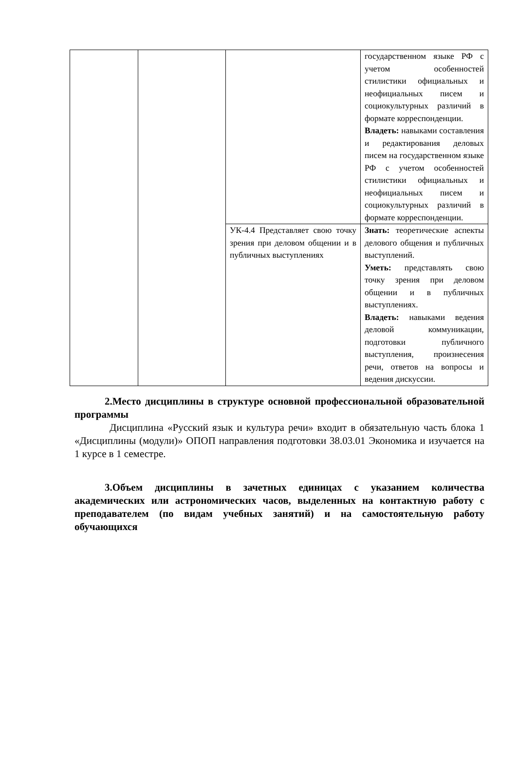| | | | государственном языке РФ с учетом особенностей стилистики официальных и неофициальных писем и социокультурных различий в формате корреспонденции. Владеть: навыками составления и редактирования деловых писем на государственном языке РФ с учетом особенностей стилистики официальных и неофициальных писем и социокультурных различий в формате корреспонденции. |
| | | УК-4.4 Представляет свою точку зрения при деловом общении и в публичных выступлениях | Знать: теоретические аспекты делового общения и публичных выступлений. Уметь: представлять свою точку зрения при деловом общении и в публичных выступлениях. Владеть: навыками ведения деловой коммуникации, подготовки публичного выступления, произнесения речи, ответов на вопросы и ведения дискуссии. |
2.Место дисциплины в структуре основной профессиональной образовательной программы
Дисциплина «Русский язык и культура речи» входит в обязательную часть блока 1 «Дисциплины (модули)» ОПОП направления подготовки 38.03.01 Экономика и изучается на 1 курсе в 1 семестре.
3.Объем дисциплины в зачетных единицах с указанием количества академических или астрономических часов, выделенных на контактную работу с преподавателем (по видам учебных занятий) и на самостоятельную работу обучающихся